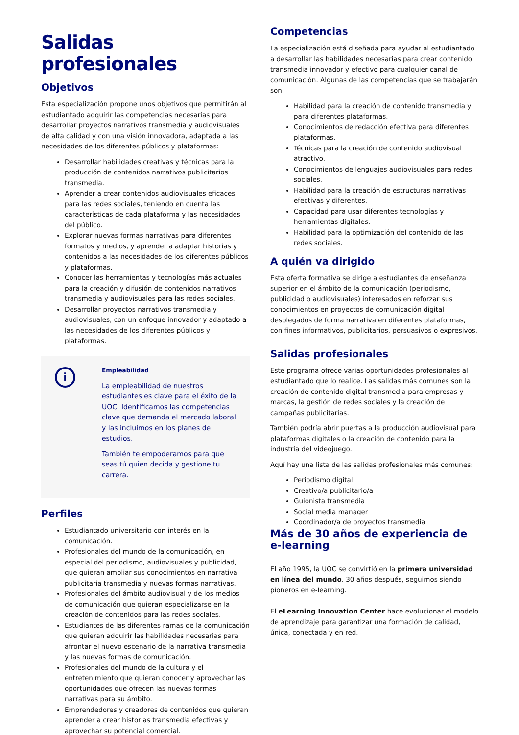Salidas profesionales
Objetivos
Esta especialización propone unos objetivos que permitirán al estudiantado adquirir las competencias necesarias para desarrollar proyectos narrativos transmedia y audiovisuales de alta calidad y con una visión innovadora, adaptada a las necesidades de los diferentes públicos y plataformas:
Desarrollar habilidades creativas y técnicas para la producción de contenidos narrativos publicitarios transmedia.
Aprender a crear contenidos audiovisuales eficaces para las redes sociales, teniendo en cuenta las características de cada plataforma y las necesidades del público.
Explorar nuevas formas narrativas para diferentes formatos y medios, y aprender a adaptar historias y contenidos a las necesidades de los diferentes públicos y plataformas.
Conocer las herramientas y tecnologías más actuales para la creación y difusión de contenidos narrativos transmedia y audiovisuales para las redes sociales.
Desarrollar proyectos narrativos transmedia y audiovisuales, con un enfoque innovador y adaptado a las necesidades de los diferentes públicos y plataformas.
i
Empleabilidad
La empleabilidad de nuestros estudiantes es clave para el éxito de la UOC. Identificamos las competencias clave que demanda el mercado laboral y las incluimos en los planes de estudios.
También te empoderamos para que seas tú quien decida y gestione tu carrera.
Perfiles
Estudiantado universitario con interés en la comunicación.
Profesionales del mundo de la comunicación, en especial del periodismo, audiovisuales y publicidad, que quieran ampliar sus conocimientos en narrativa publicitaria transmedia y nuevas formas narrativas.
Profesionales del ámbito audiovisual y de los medios de comunicación que quieran especializarse en la creación de contenidos para las redes sociales.
Estudiantes de las diferentes ramas de la comunicación que quieran adquirir las habilidades necesarias para afrontar el nuevo escenario de la narrativa transmedia y las nuevas formas de comunicación.
Profesionales del mundo de la cultura y el entretenimiento que quieran conocer y aprovechar las oportunidades que ofrecen las nuevas formas narrativas para su ámbito.
Emprendedores y creadores de contenidos que quieran aprender a crear historias transmedia efectivas y aprovechar su potencial comercial.
Competencias
La especialización está diseñada para ayudar al estudiantado a desarrollar las habilidades necesarias para crear contenido transmedia innovador y efectivo para cualquier canal de comunicación. Algunas de las competencias que se trabajarán son:
Habilidad para la creación de contenido transmedia y para diferentes plataformas.
Conocimientos de redacción efectiva para diferentes plataformas.
Técnicas para la creación de contenido audiovisual atractivo.
Conocimientos de lenguajes audiovisuales para redes sociales.
Habilidad para la creación de estructuras narrativas efectivas y diferentes.
Capacidad para usar diferentes tecnologías y herramientas digitales.
Habilidad para la optimización del contenido de las redes sociales.
A quién va dirigido
Esta oferta formativa se dirige a estudiantes de enseñanza superior en el ámbito de la comunicación (periodismo, publicidad o audiovisuales) interesados en reforzar sus conocimientos en proyectos de comunicación digital desplegados de forma narrativa en diferentes plataformas, con fines informativos, publicitarios, persuasivos o expresivos.
Salidas profesionales
Este programa ofrece varias oportunidades profesionales al estudiantado que lo realice. Las salidas más comunes son la creación de contenido digital transmedia para empresas y marcas, la gestión de redes sociales y la creación de campañas publicitarias.
También podría abrir puertas a la producción audiovisual para plataformas digitales o la creación de contenido para la industria del videojuego.
Aquí hay una lista de las salidas profesionales más comunes:
Periodismo digital
Creativo/a publicitario/a
Guionista transmedia
Social media manager
Coordinador/a de proyectos transmedia
Más de 30 años de experiencia de e-learning
El año 1995, la UOC se convirtió en la primera universidad en línea del mundo. 30 años después, seguimos siendo pioneros en e-learning.
El eLearning Innovation Center hace evolucionar el modelo de aprendizaje para garantizar una formación de calidad, única, conectada y en red.